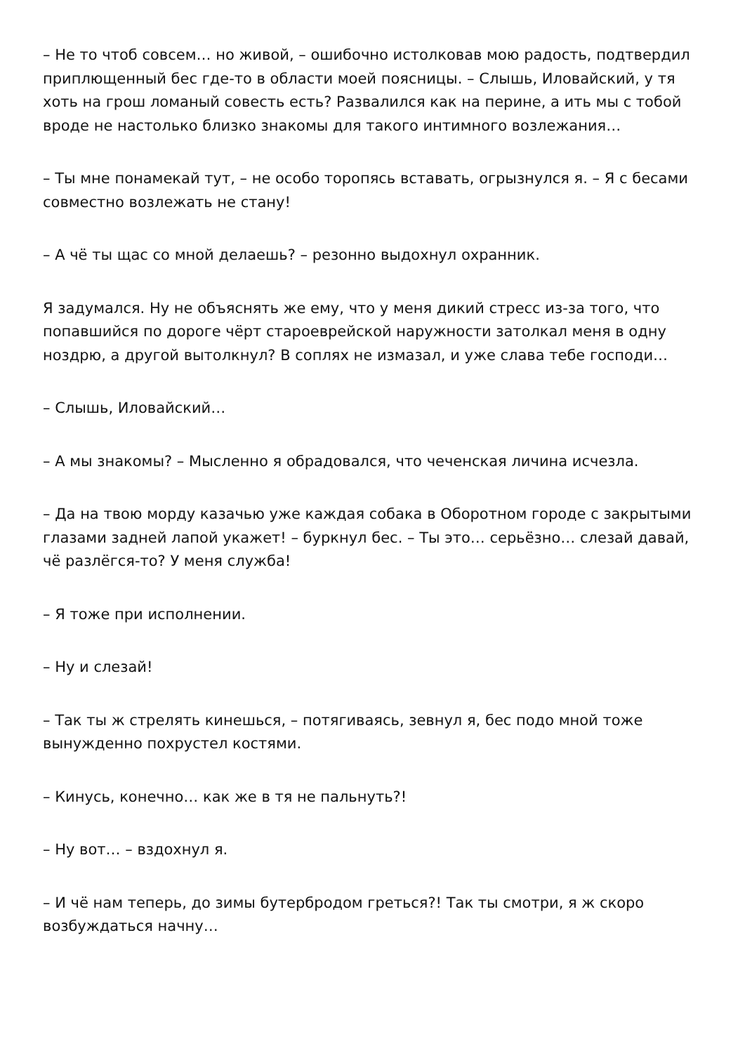– Не то чтоб совсем… но живой, – ошибочно истолковав мою радость, подтвердил приплющенный бес где-то в области моей поясницы. – Слышь, Иловайский, у тя хоть на грош ломаный совесть есть? Развалился как на перине, а ить мы с тобой вроде не настолько близко знакомы для такого интимного возлежания…
– Ты мне понамекай тут, – не особо торопясь вставать, огрызнулся я. – Я с бесами совместно возлежать не стану!
– А чё ты щас со мной делаешь? – резонно выдохнул охранник.
Я задумался. Ну не объяснять же ему, что у меня дикий стресс из-за того, что попавшийся по дороге чёрт староеврейской наружности затолкал меня в одну ноздрю, а другой вытолкнул? В соплях не измазал, и уже слава тебе господи…
– Слышь, Иловайский…
– А мы знакомы? – Мысленно я обрадовался, что чеченская личина исчезла.
– Да на твою морду казачью уже каждая собака в Оборотном городе с закрытыми глазами задней лапой укажет! – буркнул бес. – Ты это… серьёзно… слезай давай, чё разлёгся-то? У меня служба!
– Я тоже при исполнении.
– Ну и слезай!
– Так ты ж стрелять кинешься, – потягиваясь, зевнул я, бес подо мной тоже вынужденно похрустел костями.
– Кинусь, конечно… как же в тя не пальнуть?!
– Ну вот… – вздохнул я.
– И чё нам теперь, до зимы бутербродом греться?! Так ты смотри, я ж скоро возбуждаться начну…